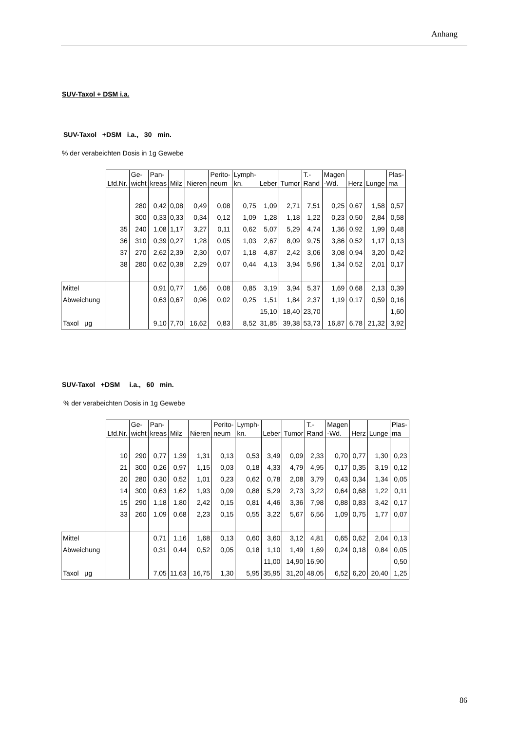Anhang
SUV-Taxol + DSM i.a.
SUV-Taxol +DSM i.a., 30 min.
% der verabeichten Dosis in 1g Gewebe
| | Lfd.Nr. | Ge- wicht | Pan- kreas | Milz | Nieren | Perito- neum | Lymph- kn. | Leber | Tumor | T.- Rand | Magen -Wd. | Herz | Lunge | Plas- ma |
| --- | --- | --- | --- | --- | --- | --- | --- | --- | --- | --- | --- | --- | --- | --- |
| | | 280 | 0,42 | 0,08 | 0,49 | 0,08 | 0,75 | 1,09 | 2,71 | 7,51 | 0,25 | 0,67 | 1,58 | 0,57 |
| | | 300 | 0,33 | 0,33 | 0,34 | 0,12 | 1,09 | 1,28 | 1,18 | 1,22 | 0,23 | 0,50 | 2,84 | 0,58 |
| | 35 | 240 | 1,08 | 1,17 | 3,27 | 0,11 | 0,62 | 5,07 | 5,29 | 4,74 | 1,36 | 0,92 | 1,99 | 0,48 |
| | 36 | 310 | 0,39 | 0,27 | 1,28 | 0,05 | 1,03 | 2,67 | 8,09 | 9,75 | 3,86 | 0,52 | 1,17 | 0,13 |
| | 37 | 270 | 2,62 | 2,39 | 2,30 | 0,07 | 1,18 | 4,87 | 2,42 | 3,06 | 3,08 | 0,94 | 3,20 | 0,42 |
| | 38 | 280 | 0,62 | 0,38 | 2,29 | 0,07 | 0,44 | 4,13 | 3,94 | 5,96 | 1,34 | 0,52 | 2,01 | 0,17 |
| Mittel | | | 0,91 | 0,77 | 1,66 | 0,08 | 0,85 | 3,19 | 3,94 | 5,37 | 1,69 | 0,68 | 2,13 | 0,39 |
| Abweichung | | | 0,63 | 0,67 | 0,96 | 0,02 | 0,25 | 1,51 | 1,84 | 2,37 | 1,19 | 0,17 | 0,59 | 0,16 |
| | | | | | | | | 15,10 | 18,40 | 23,70 | | | | 1,60 |
| Taxol µg | | | 9,10 | 7,70 | 16,62 | 0,83 | 8,52 | 31,85 | 39,38 | 53,73 | 16,87 | 6,78 | 21,32 | 3,92 |
SUV-Taxol +DSM i.a., 60 min.
% der verabeichten Dosis in 1g Gewebe
| | Lfd.Nr. | Ge- wicht | Pan- kreas | Milz | Nieren | Perito- neum | Lymph- kn. | Leber | Tumor | T.- Rand | Magen -Wd. | Herz | Lunge | Plas- ma |
| --- | --- | --- | --- | --- | --- | --- | --- | --- | --- | --- | --- | --- | --- | --- |
| | 10 | 290 | 0,77 | 1,39 | 1,31 | 0,13 | 0,53 | 3,49 | 0,09 | 2,33 | 0,70 | 0,77 | 1,30 | 0,23 |
| | 21 | 300 | 0,26 | 0,97 | 1,15 | 0,03 | 0,18 | 4,33 | 4,79 | 4,95 | 0,17 | 0,35 | 3,19 | 0,12 |
| | 20 | 280 | 0,30 | 0,52 | 1,01 | 0,23 | 0,62 | 0,78 | 2,08 | 3,79 | 0,43 | 0,34 | 1,34 | 0,05 |
| | 14 | 300 | 0,63 | 1,62 | 1,93 | 0,09 | 0,88 | 5,29 | 2,73 | 3,22 | 0,64 | 0,68 | 1,22 | 0,11 |
| | 15 | 290 | 1,18 | 1,80 | 2,42 | 0,15 | 0,81 | 4,46 | 3,36 | 7,98 | 0,88 | 0,83 | 3,42 | 0,17 |
| | 33 | 260 | 1,09 | 0,68 | 2,23 | 0,15 | 0,55 | 3,22 | 5,67 | 6,56 | 1,09 | 0,75 | 1,77 | 0,07 |
| Mittel | | | 0,71 | 1,16 | 1,68 | 0,13 | 0,60 | 3,60 | 3,12 | 4,81 | 0,65 | 0,62 | 2,04 | 0,13 |
| Abweichung | | | 0,31 | 0,44 | 0,52 | 0,05 | 0,18 | 1,10 | 1,49 | 1,69 | 0,24 | 0,18 | 0,84 | 0,05 |
| | | | | | | | | 11,00 | 14,90 | 16,90 | | | | 0,50 |
| Taxol µg | | | 7,05 | 11,63 | 16,75 | 1,30 | 5,95 | 35,95 | 31,20 | 48,05 | 6,52 | 6,20 | 20,40 | 1,25 |
86